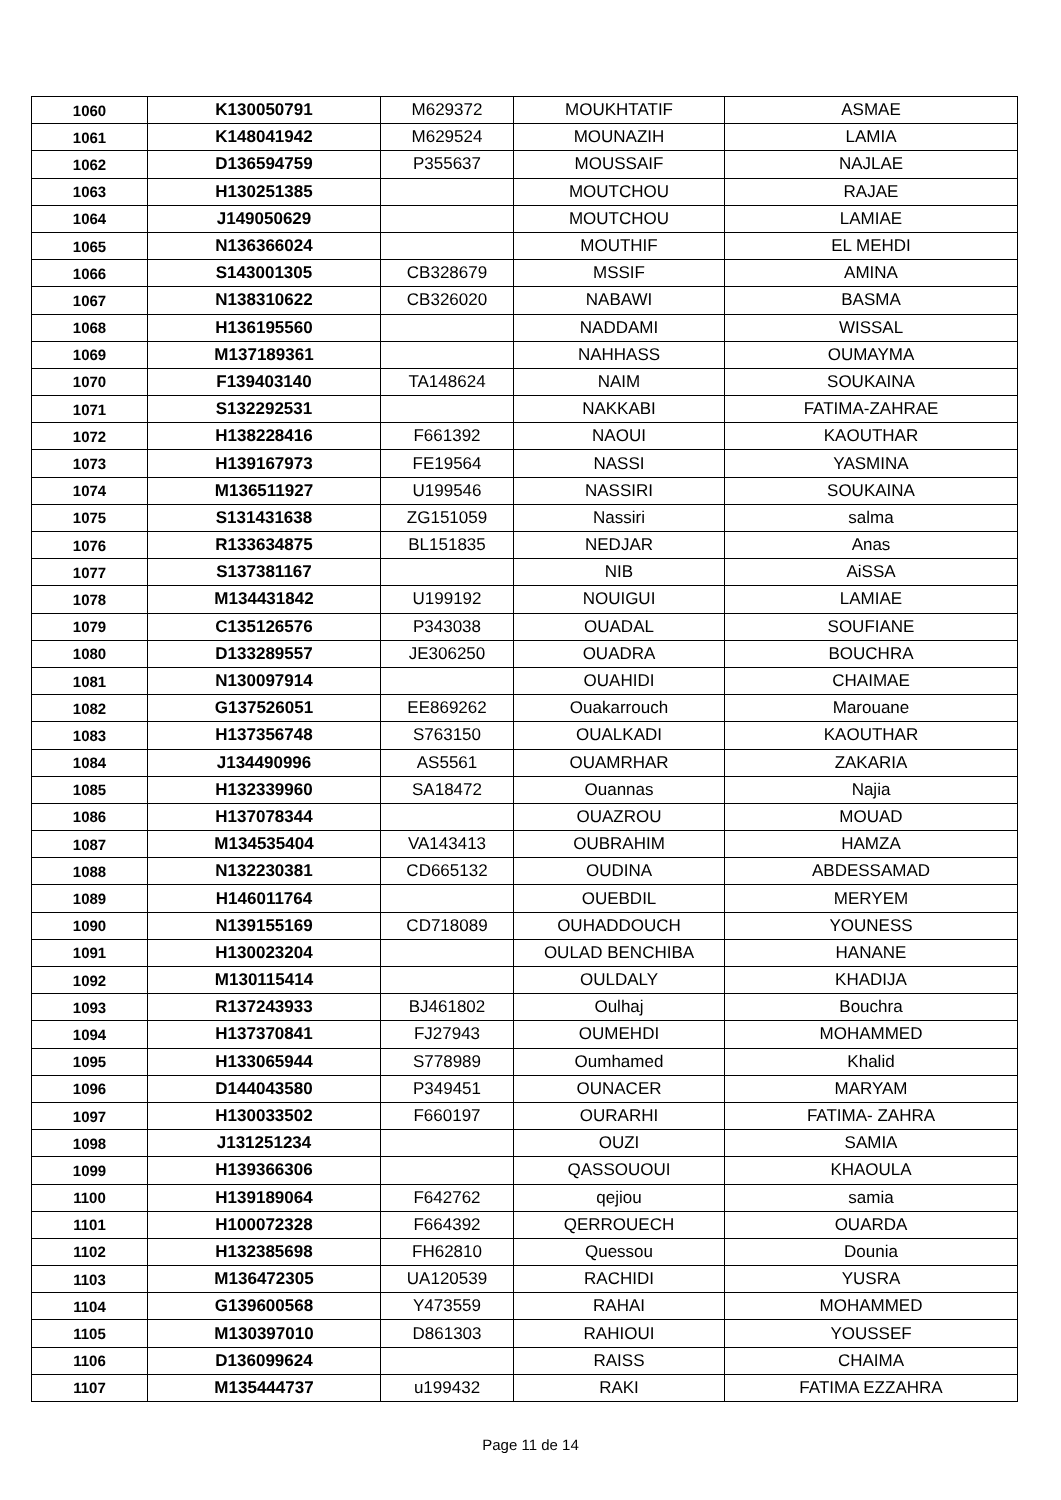| 1060 | K130050791 | M629372 | MOUKHTATIF | ASMAE |
| 1061 | K148041942 | M629524 | MOUNAZIH | LAMIA |
| 1062 | D136594759 | P355637 | MOUSSAIF | NAJLAE |
| 1063 | H130251385 | | MOUTCHOU | RAJAE |
| 1064 | J149050629 | | MOUTCHOU | LAMIAE |
| 1065 | N136366024 | | MOUTHIF | EL MEHDI |
| 1066 | S143001305 | CB328679 | MSSIF | AMINA |
| 1067 | N138310622 | CB326020 | NABAWI | BASMA |
| 1068 | H136195560 | | NADDAMI | WISSAL |
| 1069 | M137189361 | | NAHHASS | OUMAYMA |
| 1070 | F139403140 | TA148624 | NAIM | SOUKAINA |
| 1071 | S132292531 | | NAKKABI | FATIMA-ZAHRAE |
| 1072 | H138228416 | F661392 | NAOUI | KAOUTHAR |
| 1073 | H139167973 | FE19564 | NASSI | YASMINA |
| 1074 | M136511927 | U199546 | NASSIRI | SOUKAINA |
| 1075 | S131431638 | ZG151059 | Nassiri | salma |
| 1076 | R133634875 | BL151835 | NEDJAR | Anas |
| 1077 | S137381167 | | NIB | AiSSA |
| 1078 | M134431842 | U199192 | NOUIGUI | LAMIAE |
| 1079 | C135126576 | P343038 | OUADAL | SOUFIANE |
| 1080 | D133289557 | JE306250 | OUADRA | BOUCHRA |
| 1081 | N130097914 | | OUAHIDI | CHAIMAE |
| 1082 | G137526051 | EE869262 | Ouakarrouch | Marouane |
| 1083 | H137356748 | S763150 | OUALKADI | KAOUTHAR |
| 1084 | J134490996 | AS5561 | OUAMRHAR | ZAKARIA |
| 1085 | H132339960 | SA18472 | Ouannas | Najia |
| 1086 | H137078344 | | OUAZROU | MOUAD |
| 1087 | M134535404 | VA143413 | OUBRAHIM | HAMZA |
| 1088 | N132230381 | CD665132 | OUDINA | ABDESSAMAD |
| 1089 | H146011764 | | OUEBDIL | MERYEM |
| 1090 | N139155169 | CD718089 | OUHADDOUCH | YOUNESS |
| 1091 | H130023204 | | OULAD BENCHIBA | HANANE |
| 1092 | M130115414 | | OULDALY | KHADIJA |
| 1093 | R137243933 | BJ461802 | Oulhaj | Bouchra |
| 1094 | H137370841 | FJ27943 | OUMEHDI | MOHAMMED |
| 1095 | H133065944 | S778989 | Oumhamed | Khalid |
| 1096 | D144043580 | P349451 | OUNACER | MARYAM |
| 1097 | H130033502 | F660197 | OURARHI | FATIMA- ZAHRA |
| 1098 | J131251234 | | OUZI | SAMIA |
| 1099 | H139366306 | | QASSOUOUI | KHAOULA |
| 1100 | H139189064 | F642762 | qejiou | samia |
| 1101 | H100072328 | F664392 | QERROUECH | OUARDA |
| 1102 | H132385698 | FH62810 | Quessou | Dounia |
| 1103 | M136472305 | UA120539 | RACHIDI | YUSRA |
| 1104 | G139600568 | Y473559 | RAHAI | MOHAMMED |
| 1105 | M130397010 | D861303 | RAHIOUI | YOUSSEF |
| 1106 | D136099624 | | RAISS | CHAIMA |
| 1107 | M135444737 | u199432 | RAKI | FATIMA EZZAHRA |
Page 11 de 14